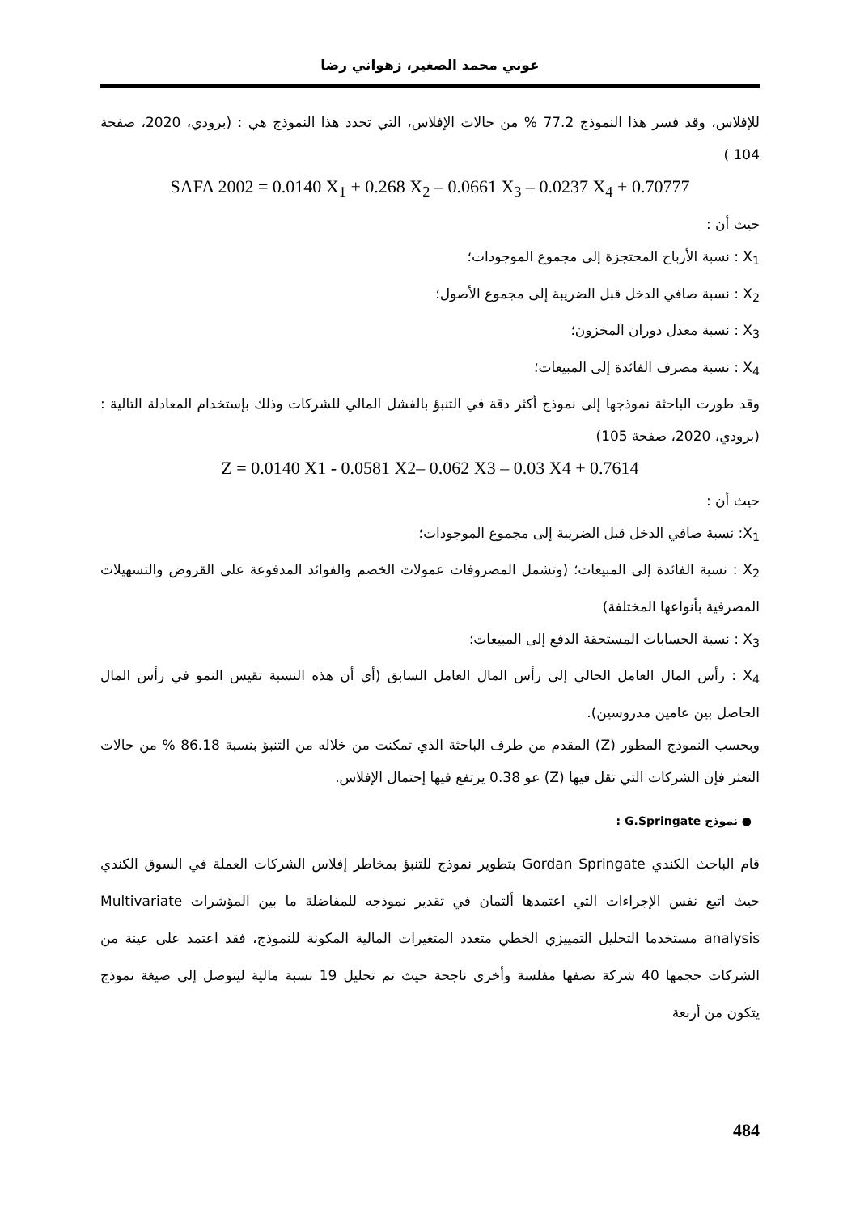عوني محمد الصغير، زهواني رضا
للإفلاس، وقد فسر هذا النموذج 77.2 % من حالات الإفلاس، التي تحدد هذا النموذج هي : (برودي، 2020، صفحة 104 )
SAFA 2002 = 0.0140 X<sub>1</sub> + 0.268 X<sub>2</sub> – 0.0661 X<sub>3</sub> – 0.0237 X<sub>4</sub> + 0.70777
حيث أن :
X<sub>1</sub> : نسبة الأرباح المحتجزة إلى مجموع الموجودات؛
X<sub>2</sub> : نسبة صافي الدخل قبل الضريبة إلى مجموع الأصول؛
X<sub>3</sub> : نسبة معدل دوران المخزون؛
X<sub>4</sub> : نسبة مصرف الفائدة إلى المبيعات؛
وقد طورت الباحثة نموذجها إلى نموذج أكثر دقة في التنبؤ بالفشل المالي للشركات وذلك بإستخدام المعادلة التالية : (برودي، 2020، صفحة 105)
Z = 0.0140 X1 - 0.0581 X2– 0.062 X3 – 0.03 X4 + 0.7614
حيث أن :
X<sub>1</sub>: نسبة صافي الدخل قبل الضريبة إلى مجموع الموجودات؛
X<sub>2</sub> : نسبة الفائدة إلى المبيعات؛ (وتشمل المصروفات عمولات الخصم والفوائد المدفوعة على القروض والتسهيلات المصرفية بأنواعها المختلفة)
X<sub>3</sub> : نسبة الحسابات المستحقة الدفع إلى المبيعات؛
X<sub>4</sub> : رأس المال العامل الحالي إلى رأس المال العامل السابق (أي أن هذه النسبة تقيس النمو في رأس المال الحاصل بين عامين مدروسين).
وبحسب النموذج المطور (Z) المقدم من طرف الباحثة الذي تمكنت من خلاله من التنبؤ بنسبة 86.18 % من حالات التعثر فإن الشركات التي تقل فيها (Z) عو 0.38 يرتفع فيها إحتمال الإفلاس.
● نموذج G.Springate :
قام الباحث الكندي Gordan Springate بتطوير نموذج للتنبؤ بمخاطر إفلاس الشركات العملة في السوق الكندي حيث اتبع نفس الإجراءات التي اعتمدها ألتمان في تقدير نموذجه للمفاضلة ما بين المؤشرات Multivariate analysis مستخدما التحليل التمييزي الخطي متعدد المتغيرات المالية المكونة للنموذج، فقد اعتمد على عينة من الشركات حجمها 40 شركة نصفها مفلسة وأخرى ناجحة حيث تم تحليل 19 نسبة مالية ليتوصل إلى صيغة نموذج يتكون من أربعة
484